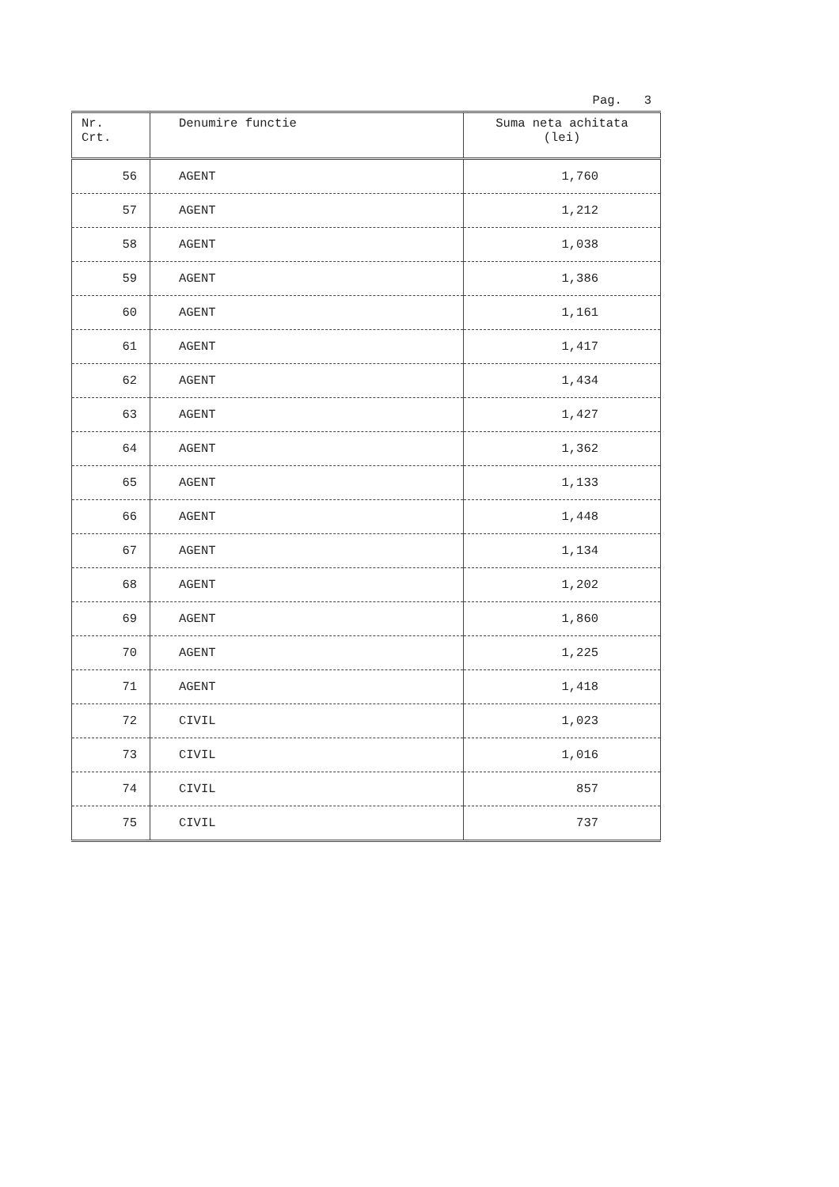Pag. 3
| Nr. Crt. | Denumire functie | Suma neta achitata (lei) |
| --- | --- | --- |
| 56 | AGENT | 1,760 |
| 57 | AGENT | 1,212 |
| 58 | AGENT | 1,038 |
| 59 | AGENT | 1,386 |
| 60 | AGENT | 1,161 |
| 61 | AGENT | 1,417 |
| 62 | AGENT | 1,434 |
| 63 | AGENT | 1,427 |
| 64 | AGENT | 1,362 |
| 65 | AGENT | 1,133 |
| 66 | AGENT | 1,448 |
| 67 | AGENT | 1,134 |
| 68 | AGENT | 1,202 |
| 69 | AGENT | 1,860 |
| 70 | AGENT | 1,225 |
| 71 | AGENT | 1,418 |
| 72 | CIVIL | 1,023 |
| 73 | CIVIL | 1,016 |
| 74 | CIVIL | 857 |
| 75 | CIVIL | 737 |